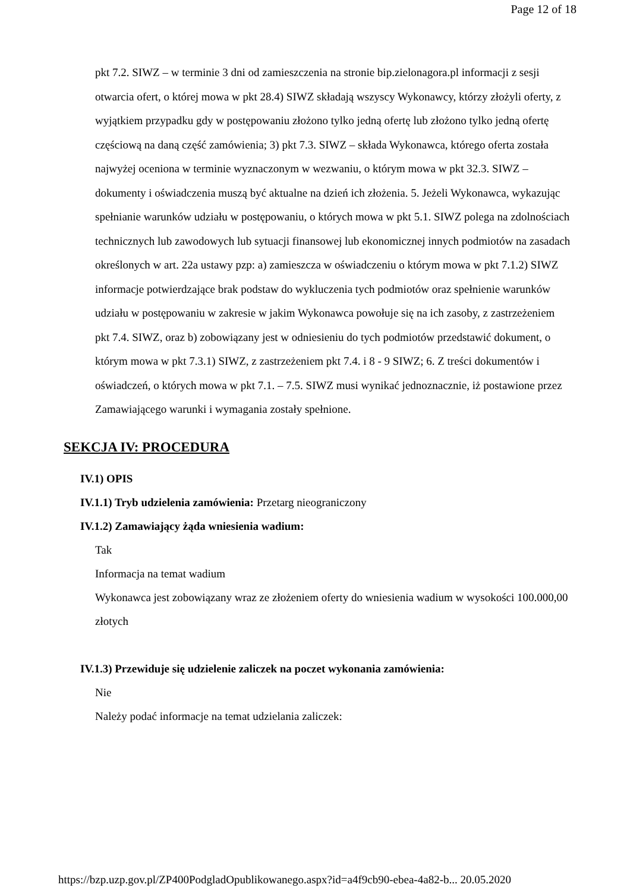Page 12 of 18
pkt 7.2. SIWZ – w terminie 3 dni od zamieszczenia na stronie bip.zielonagora.pl informacji z sesji otwarcia ofert, o której mowa w pkt 28.4) SIWZ składają wszyscy Wykonawcy, którzy złożyli oferty, z wyjątkiem przypadku gdy w postępowaniu złożono tylko jedną ofertę lub złożono tylko jedną ofertę częściową na daną część zamówienia; 3) pkt 7.3. SIWZ – składa Wykonawca, którego oferta została najwyżej oceniona w terminie wyznaczonym w wezwaniu, o którym mowa w pkt 32.3. SIWZ – dokumenty i oświadczenia muszą być aktualne na dzień ich złożenia. 5. Jeżeli Wykonawca, wykazując spełnianie warunków udziału w postępowaniu, o których mowa w pkt 5.1. SIWZ polega na zdolnościach technicznych lub zawodowych lub sytuacji finansowej lub ekonomicznej innych podmiotów na zasadach określonych w art. 22a ustawy pzp: a) zamieszcza w oświadczeniu o którym mowa w pkt 7.1.2) SIWZ informacje potwierdzające brak podstaw do wykluczenia tych podmiotów oraz spełnienie warunków udziału w postępowaniu w zakresie w jakim Wykonawca powołuje się na ich zasoby, z zastrzeżeniem pkt 7.4. SIWZ, oraz b) zobowiązany jest w odniesieniu do tych podmiotów przedstawić dokument, o którym mowa w pkt 7.3.1) SIWZ, z zastrzeżeniem pkt 7.4. i 8 - 9 SIWZ; 6. Z treści dokumentów i oświadczeń, o których mowa w pkt 7.1. – 7.5. SIWZ musi wynikać jednoznacznie, iż postawione przez Zamawiającego warunki i wymagania zostały spełnione.
SEKCJA IV: PROCEDURA
IV.1) OPIS
IV.1.1) Tryb udzielenia zamówienia: Przetarg nieograniczony
IV.1.2) Zamawiający żąda wniesienia wadium:
Tak
Informacja na temat wadium
Wykonawca jest zobowiązany wraz ze złożeniem oferty do wniesienia wadium w wysokości 100.000,00 złotych
IV.1.3) Przewiduje się udzielenie zaliczek na poczet wykonania zamówienia:
Nie
Należy podać informacje na temat udzielania zaliczek:
https://bzp.uzp.gov.pl/ZP400PodgladOpublikowanego.aspx?id=a4f9cb90-ebea-4a82-b... 20.05.2020